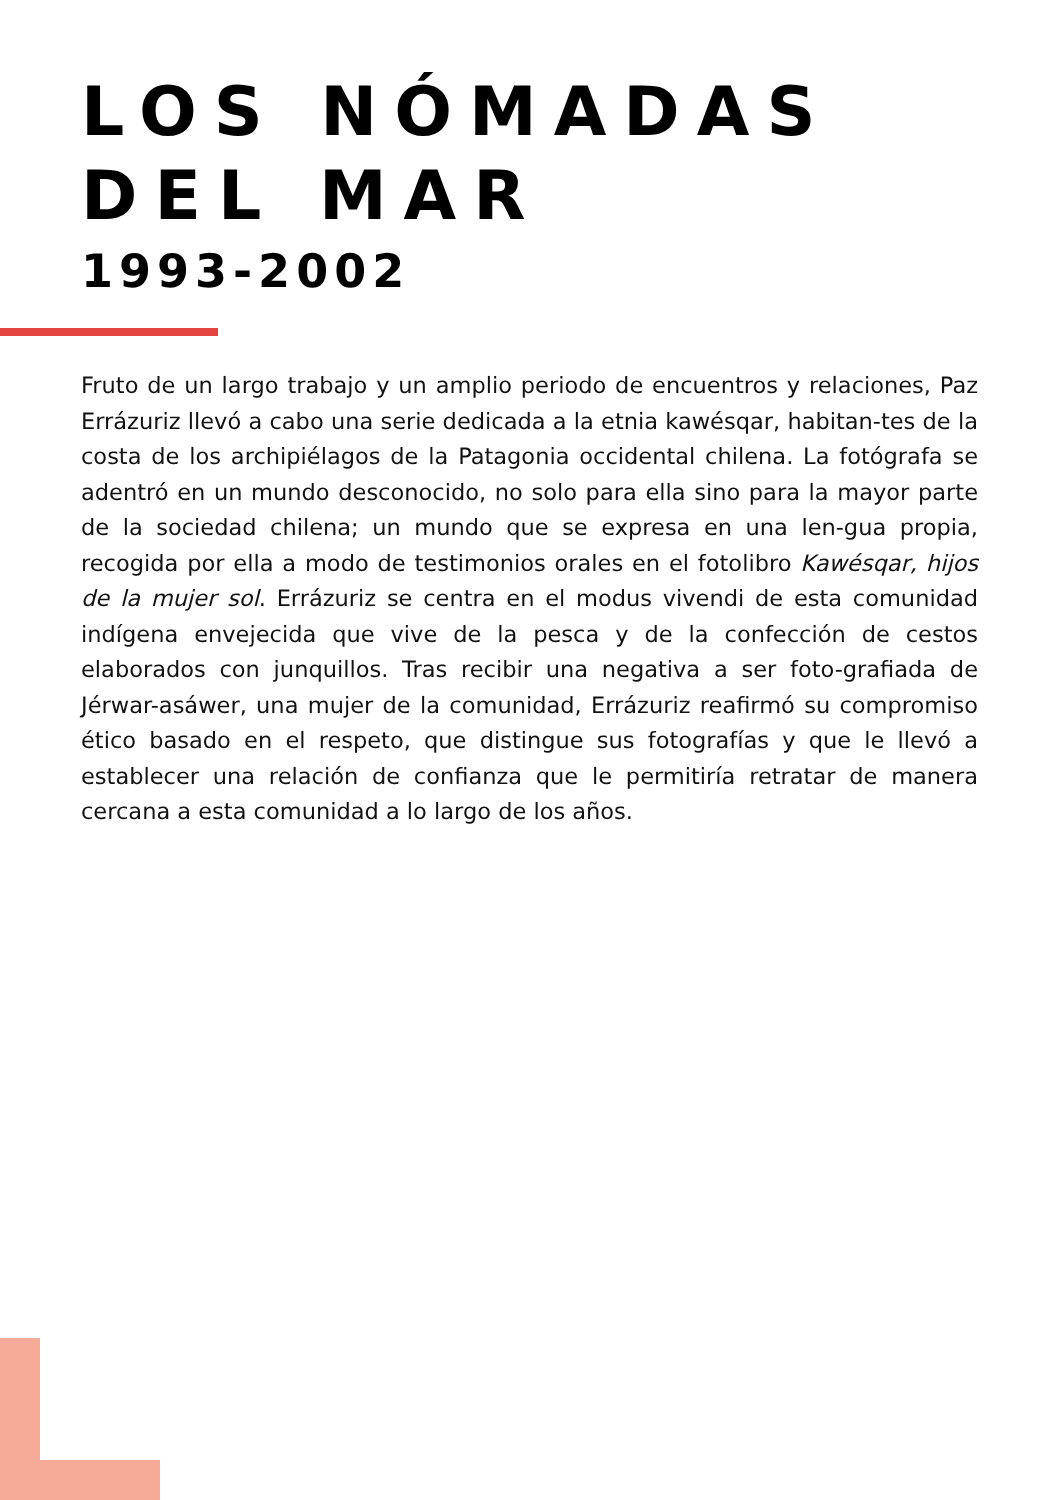LOS NÓMADAS DEL MAR
1993-2002
Fruto de un largo trabajo y un amplio periodo de encuentros y relaciones, Paz Errázuriz llevó a cabo una serie dedicada a la etnia kawésqar, habitan-tes de la costa de los archipiélagos de la Patagonia occidental chilena. La fotógrafa se adentró en un mundo desconocido, no solo para ella sino para la mayor parte de la sociedad chilena; un mundo que se expresa en una len-gua propia, recogida por ella a modo de testimonios orales en el fotolibro Kawésqar, hijos de la mujer sol. Errázuriz se centra en el modus vivendi de esta comunidad indígena envejecida que vive de la pesca y de la confección de cestos elaborados con junquillos. Tras recibir una negativa a ser foto-grafiada de Jérwar-asáwer, una mujer de la comunidad, Errázuriz reafirmó su compromiso ético basado en el respeto, que distingue sus fotografías y que le llevó a establecer una relación de confianza que le permitiría retratar de manera cercana a esta comunidad a lo largo de los años.